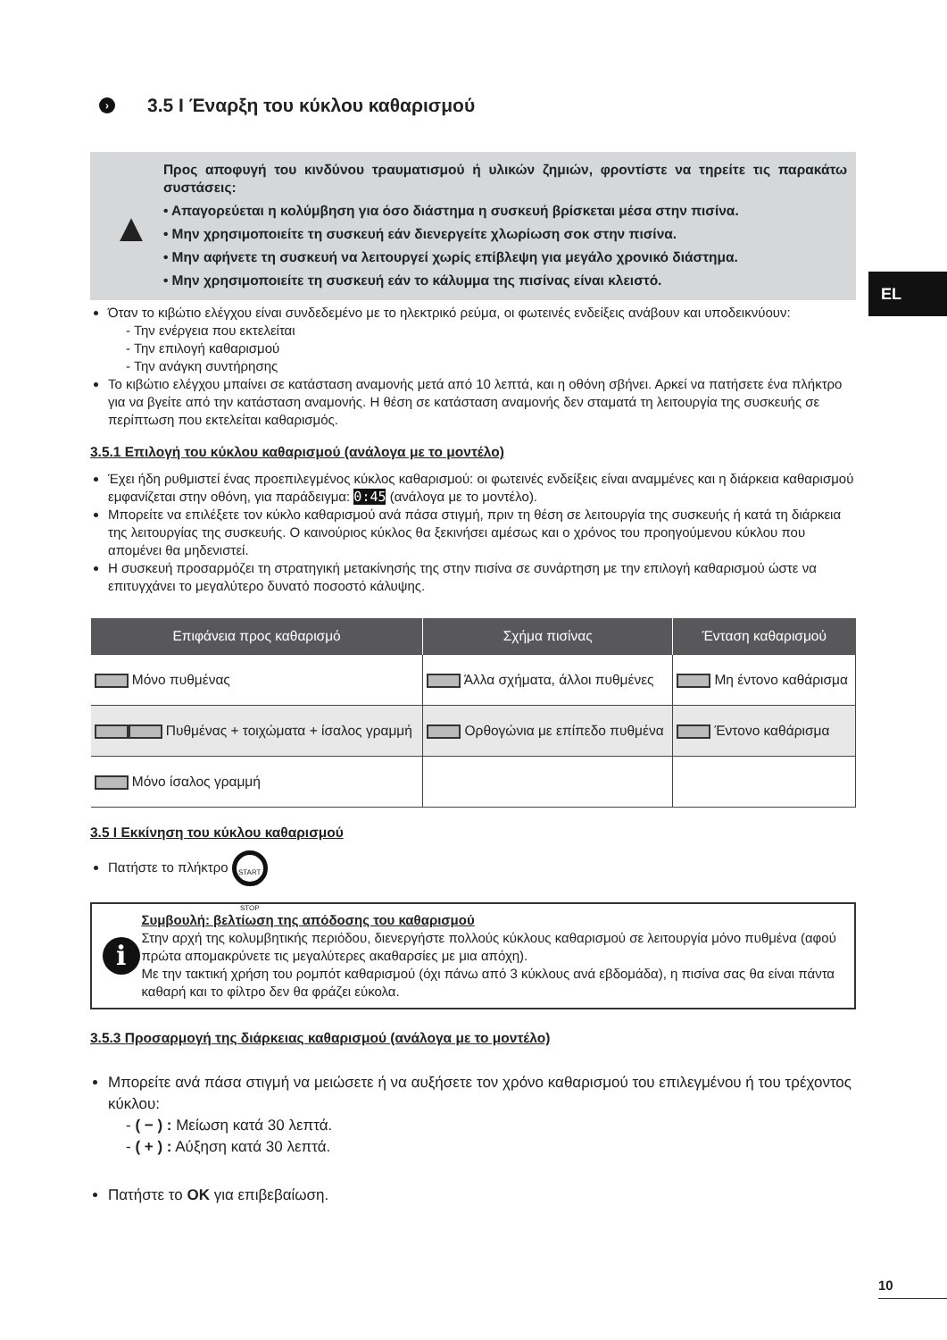EL
› 3.5 I Έναρξη του κύκλου καθαρισμού
▲
Προς αποφυγή του κινδύνου τραυματισμού ή υλικών ζημιών, φροντίστε να τηρείτε τις παρακάτω συστάσεις:
• Απαγορεύεται η κολύμβηση για όσο διάστημα η συσκευή βρίσκεται μέσα στην πισίνα.
• Μην χρησιμοποιείτε τη συσκευή εάν διενεργείτε χλωρίωση σοκ στην πισίνα.
• Μην αφήνετε τη συσκευή να λειτουργεί χωρίς επίβλεψη για μεγάλο χρονικό διάστημα.
• Μην χρησιμοποιείτε τη συσκευή εάν το κάλυμμα της πισίνας είναι κλειστό.
Όταν το κιβώτιο ελέγχου είναι συνδεδεμένο με το ηλεκτρικό ρεύμα, οι φωτεινές ενδείξεις ανάβουν και υποδεικνύουν:
- Την ενέργεια που εκτελείται
- Την επιλογή καθαρισμού
- Την ανάγκη συντήρησης
Το κιβώτιο ελέγχου μπαίνει σε κατάσταση αναμονής μετά από 10 λεπτά, και η οθόνη σβήνει. Αρκεί να πατήσετε ένα πλήκτρο για να βγείτε από την κατάσταση αναμονής. Η θέση σε κατάσταση αναμονής δεν σταματά τη λειτουργία της συσκευής σε περίπτωση που εκτελείται καθαρισμός.
3.5.1 Επιλογή του κύκλου καθαρισμού (ανάλογα με το μοντέλο)
Έχει ήδη ρυθμιστεί ένας προεπιλεγμένος κύκλος καθαρισμού: οι φωτεινές ενδείξεις είναι αναμμένες και η διάρκεια καθαρισμού εμφανίζεται στην οθόνη, για παράδειγμα: 0:45 (ανάλογα με το μοντέλο).
Μπορείτε να επιλέξετε τον κύκλο καθαρισμού ανά πάσα στιγμή, πριν τη θέση σε λειτουργία της συσκευής ή κατά τη διάρκεια της λειτουργίας της συσκευής. Ο καινούριος κύκλος θα ξεκινήσει αμέσως και ο χρόνος του προηγούμενου κύκλου που απομένει θα μηδενιστεί.
Η συσκευή προσαρμόζει τη στρατηγική μετακίνησής της στην πισίνα σε συνάρτηση με την επιλογή καθαρισμού ώστε να επιτυγχάνει το μεγαλύτερο δυνατό ποσοστό κάλυψης.
| Επιφάνεια προς καθαρισμό | Σχήμα πισίνας | Ένταση καθαρισμού |
| --- | --- | --- |
| Μόνο πυθμένας | Άλλα σχήματα, άλλοι πυθμένες | Μη έντονο καθάρισμα |
| Πυθμένας + τοιχώματα + ίσαλος γραμμή | Ορθογώνια με επίπεδο πυθμένα | Έντονο καθάρισμα |
| Μόνο ίσαλος γραμμή | | |
3.5 I Εκκίνηση του κύκλου καθαρισμού
Πατήστε το πλήκτρο START STOP
i
Συμβουλή: βελτίωση της απόδοσης του καθαρισμού
Στην αρχή της κολυμβητικής περιόδου, διενεργήστε πολλούς κύκλους καθαρισμού σε λειτουργία μόνο πυθμένα (αφού πρώτα απομακρύνετε τις μεγαλύτερες ακαθαρσίες με μια απόχη).
Με την τακτική χρήση του ρομπότ καθαρισμού (όχι πάνω από 3 κύκλους ανά εβδομάδα), η πισίνα σας θα είναι πάντα καθαρή και το φίλτρο δεν θα φράζει εύκολα.
3.5.3 Προσαρμογή της διάρκειας καθαρισμού (ανάλογα με το μοντέλο)
Μπορείτε ανά πάσα στιγμή να μειώσετε ή να αυξήσετε τον χρόνο καθαρισμού του επιλεγμένου ή του τρέχοντος κύκλου:
- ( − ) : Μείωση κατά 30 λεπτά.
- ( + ) : Αύξηση κατά 30 λεπτά.
Πατήστε το OK για επιβεβαίωση.
10